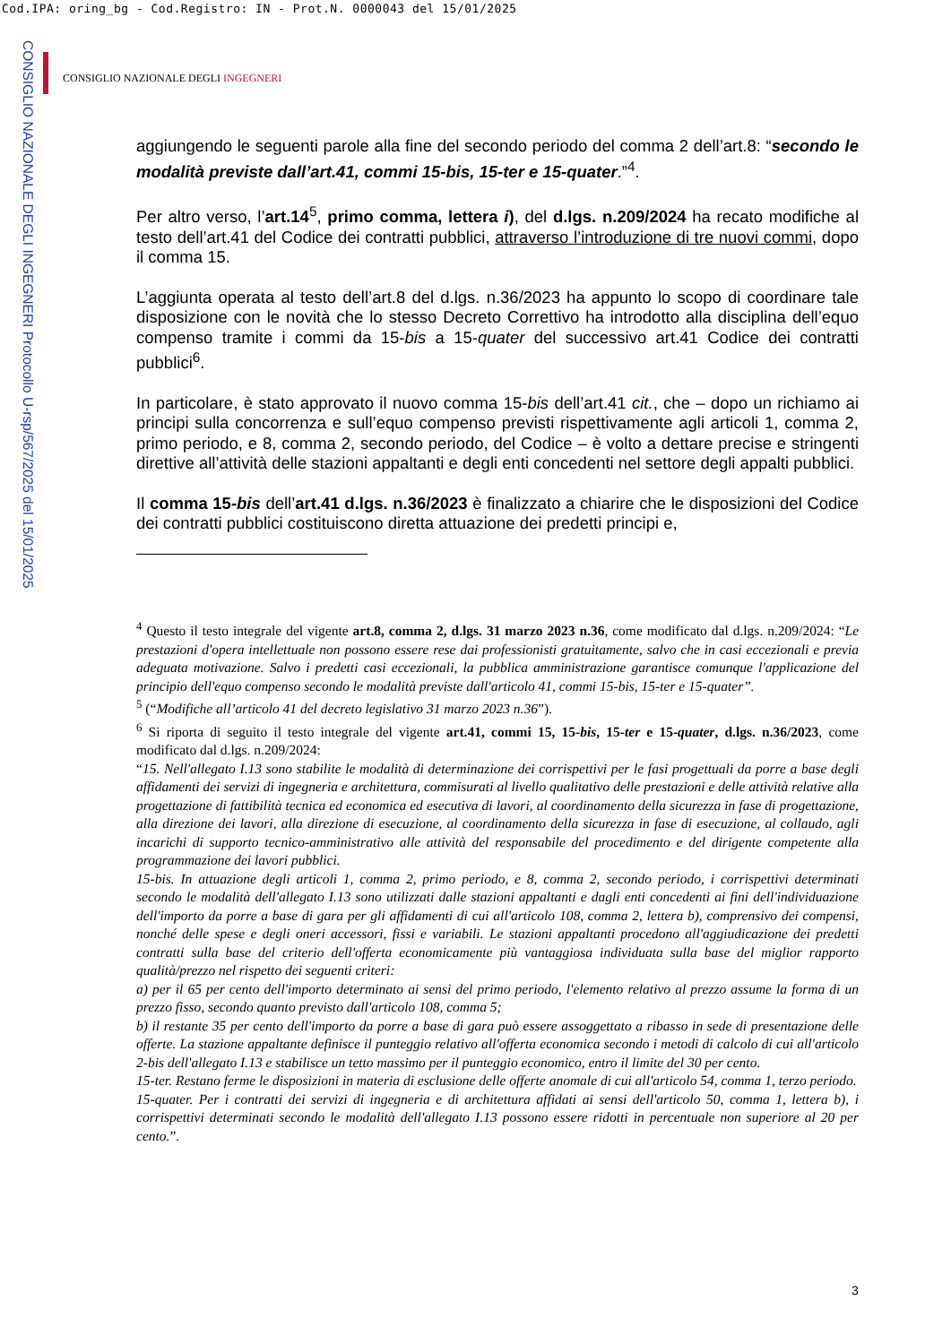Cod.IPA: oring_bg - Cod.Registro: IN - Prot.N. 0000043 del 15/01/2025
CONSIGLIO NAZIONALE DEGLI INGEGNERI Protocollo U-rsp/567/2025 del 15/01/2025
CONSIGLIO NAZIONALE DEGLI INGEGNERI
aggiungendo le seguenti parole alla fine del secondo periodo del comma 2 dell’art.8: “secondo le modalità previste dall’art.41, commi 15-bis, 15-ter e 15-quater.”<sup>4</sup>.
Per altro verso, l’art.14<sup>5</sup>, primo comma, lettera i), del d.lgs. n.209/2024 ha recato modifiche al testo dell’art.41 del Codice dei contratti pubblici, attraverso l’introduzione di tre nuovi commi, dopo il comma 15.
L’aggiunta operata al testo dell’art.8 del d.lgs. n.36/2023 ha appunto lo scopo di coordinare tale disposizione con le novità che lo stesso Decreto Correttivo ha introdotto alla disciplina dell’equo compenso tramite i commi da 15-bis a 15-quater del successivo art.41 Codice dei contratti pubblici<sup>6</sup>.
In particolare, è stato approvato il nuovo comma 15-bis dell’art.41 cit., che – dopo un richiamo ai principi sulla concorrenza e sull’equo compenso previsti rispettivamente agli articoli 1, comma 2, primo periodo, e 8, comma 2, secondo periodo, del Codice – è volto a dettare precise e stringenti direttive all’attività delle stazioni appaltanti e degli enti concedenti nel settore degli appalti pubblici.
Il comma 15-bis dell’art.41 d.lgs. n.36/2023 è finalizzato a chiarire che le disposizioni del Codice dei contratti pubblici costituiscono diretta attuazione dei predetti principi e,
<sup>4</sup> Questo il testo integrale del vigente art.8, comma 2, d.lgs. 31 marzo 2023 n.36, come modificato dal d.lgs. n.209/2024: “Le prestazioni d'opera intellettuale non possono essere rese dai professionisti gratuitamente, salvo che in casi eccezionali e previa adeguata motivazione. Salvo i predetti casi eccezionali, la pubblica amministrazione garantisce comunque l'applicazione del principio dell'equo compenso secondo le modalità previste dall'articolo 41, commi 15-bis, 15-ter e 15-quater”.
<sup>5</sup> (“Modifiche all’articolo 41 del decreto legislativo 31 marzo 2023 n.36”).
<sup>6</sup> Si riporta di seguito il testo integrale del vigente art.41, commi 15, 15-bis, 15-ter e 15-quater, d.lgs. n.36/2023, come modificato dal d.lgs. n.209/2024:
“15. Nell'allegato I.13 sono stabilite le modalità di determinazione dei corrispettivi per le fasi progettuali da porre a base degli affidamenti dei servizi di ingegneria e architettura, commisurati al livello qualitativo delle prestazioni e delle attività relative alla progettazione di fattibilità tecnica ed economica ed esecutiva di lavori, al coordinamento della sicurezza in fase di progettazione, alla direzione dei lavori, alla direzione di esecuzione, al coordinamento della sicurezza in fase di esecuzione, al collaudo, agli incarichi di supporto tecnico-amministrativo alle attività del responsabile del procedimento e del dirigente competente alla programmazione dei lavori pubblici.
15-bis. In attuazione degli articoli 1, comma 2, primo periodo, e 8, comma 2, secondo periodo, i corrispettivi determinati secondo le modalità dell'allegato I.13 sono utilizzati dalle stazioni appaltanti e dagli enti concedenti ai fini dell'individuazione dell'importo da porre a base di gara per gli affidamenti di cui all'articolo 108, comma 2, lettera b), comprensivo dei compensi, nonché delle spese e degli oneri accessori, fissi e variabili. Le stazioni appaltanti procedono all'aggiudicazione dei predetti contratti sulla base del criterio dell'offerta economicamente più vantaggiosa individuata sulla base del miglior rapporto qualità/prezzo nel rispetto dei seguenti criteri:
a) per il 65 per cento dell'importo determinato ai sensi del primo periodo, l'elemento relativo al prezzo assume la forma di un prezzo fisso, secondo quanto previsto dall'articolo 108, comma 5;
b) il restante 35 per cento dell'importo da porre a base di gara può essere assoggettato a ribasso in sede di presentazione delle offerte. La stazione appaltante definisce il punteggio relativo all'offerta economica secondo i metodi di calcolo di cui all'articolo 2-bis dell'allegato I.13 e stabilisce un tetto massimo per il punteggio economico, entro il limite del 30 per cento.
15-ter. Restano ferme le disposizioni in materia di esclusione delle offerte anomale di cui all'articolo 54, comma 1, terzo periodo.
15-quater. Per i contratti dei servizi di ingegneria e di architettura affidati ai sensi dell'articolo 50, comma 1, lettera b), i corrispettivi determinati secondo le modalità dell'allegato I.13 possono essere ridotti in percentuale non superiore al 20 per cento.”.
3